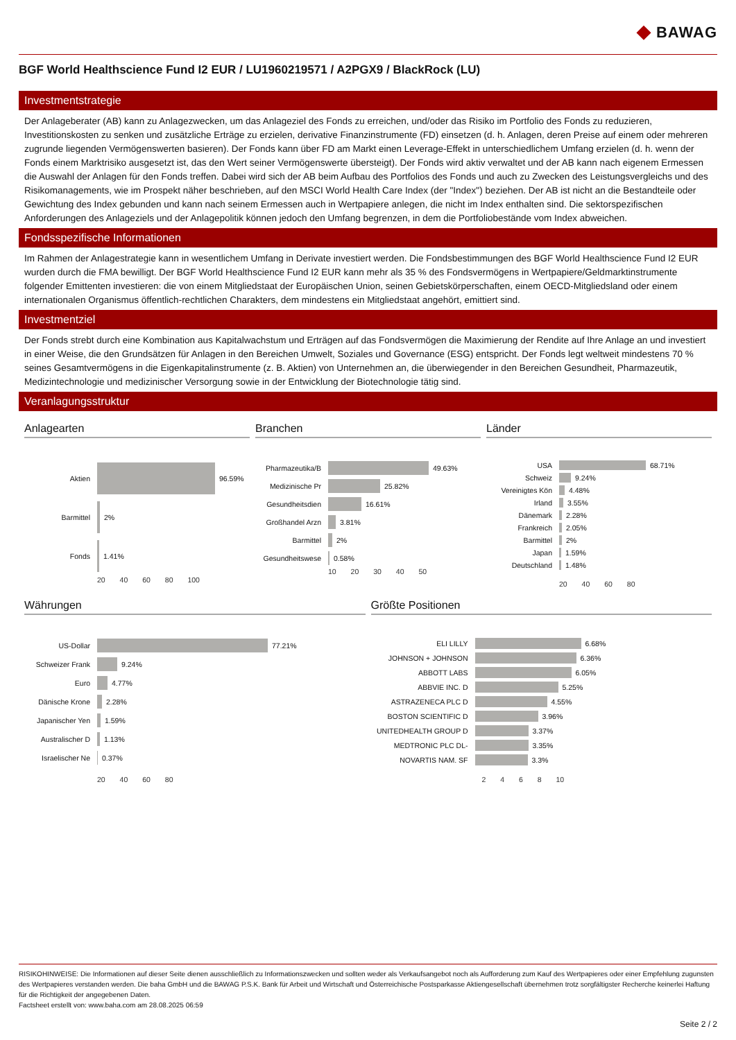◆ BAWAG
BGF World Healthscience Fund I2 EUR / LU1960219571 / A2PGX9 / BlackRock (LU)
Investmentstrategie
Der Anlageberater (AB) kann zu Anlagezwecken, um das Anlageziel des Fonds zu erreichen, und/oder das Risiko im Portfolio des Fonds zu reduzieren, Investitionskosten zu senken und zusätzliche Erträge zu erzielen, derivative Finanzinstrumente (FD) einsetzen (d. h. Anlagen, deren Preise auf einem oder mehreren zugrunde liegenden Vermögenswerten basieren). Der Fonds kann über FD am Markt einen Leverage-Effekt in unterschiedlichem Umfang erzielen (d. h. wenn der Fonds einem Marktrisiko ausgesetzt ist, das den Wert seiner Vermögenswerte übersteigt). Der Fonds wird aktiv verwaltet und der AB kann nach eigenem Ermessen die Auswahl der Anlagen für den Fonds treffen. Dabei wird sich der AB beim Aufbau des Portfolios des Fonds und auch zu Zwecken des Leistungsvergleichs und des Risikomanagements, wie im Prospekt näher beschrieben, auf den MSCI World Health Care Index (der "Index") beziehen. Der AB ist nicht an die Bestandteile oder Gewichtung des Index gebunden und kann nach seinem Ermessen auch in Wertpapiere anlegen, die nicht im Index enthalten sind. Die sektorspezifischen Anforderungen des Anlageziels und der Anlagepolitik können jedoch den Umfang begrenzen, in dem die Portfoliobestände vom Index abweichen.
Fondsspezifische Informationen
Im Rahmen der Anlagestrategie kann in wesentlichem Umfang in Derivate investiert werden. Die Fondsbestimmungen des BGF World Healthscience Fund I2 EUR wurden durch die FMA bewilligt. Der BGF World Healthscience Fund I2 EUR kann mehr als 35 % des Fondsvermögens in Wertpapiere/Geldmarktinstrumente folgender Emittenten investieren: die von einem Mitgliedstaat der Europäischen Union, seinen Gebietskörperschaften, einem OECD-Mitgliedsland oder einem internationalen Organismus öffentlich-rechtlichen Charakters, dem mindestens ein Mitgliedstaat angehört, emittiert sind.
Investmentziel
Der Fonds strebt durch eine Kombination aus Kapitalwachstum und Erträgen auf das Fondsvermögen die Maximierung der Rendite auf Ihre Anlage an und investiert in einer Weise, die den Grundsätzen für Anlagen in den Bereichen Umwelt, Soziales und Governance (ESG) entspricht. Der Fonds legt weltweit mindestens 70 % seines Gesamtvermögens in die Eigenkapitalinstrumente (z. B. Aktien) von Unternehmen an, die überwiegender in den Bereichen Gesundheit, Pharmazeutik, Medizintechnologie und medizinischer Versorgung sowie in der Entwicklung der Biotechnologie tätig sind.
Veranlagungsstruktur
Anlagearten
Aktien
96.59%
Barmittel
2%
Fonds
1.41%
20 40 60 80 100
Branchen
Pharmazeutika/B
49.63%
Medizinische Pr
25.82%
Gesundheitsdien
16.61%
Großhandel Arzn
3.81%
Barmittel
2%
Gesundheitswese
0.58%
10 20 30 40 50
Länder
USA
68.71%
Schweiz
9.24%
Vereinigtes Kön
4.48%
Irland
3.55%
Dänemark
2.28%
Frankreich
2.05%
Barmittel
2%
Japan
1.59%
Deutschland
1.48%
20 40 60 80
Währungen
US-Dollar
77.21%
Schweizer Frank
9.24%
Euro
4.77%
Dänische Krone
2.28%
Japanischer Yen
1.59%
Australischer D
1.13%
Israelischer Ne
0.37%
20 40 60 80
Größte Positionen
ELI LILLY
6.68%
JOHNSON + JOHNSON
6.36%
ABBOTT LABS
6.05%
ABBVIE INC. D
5.25%
ASTRAZENECA PLC D
4.55%
BOSTON SCIENTIFIC D
3.96%
UNITEDHEALTH GROUP D
3.37%
MEDTRONIC PLC DL-
3.35%
NOVARTIS NAM. SF
3.3%
2 4 6 8 10
RISIKOHINWEISE: Die Informationen auf dieser Seite dienen ausschließlich zu Informationszwecken und sollten weder als Verkaufsangebot noch als Aufforderung zum Kauf des Wertpapieres oder einer Empfehlung zugunsten des Wertpapieres verstanden werden. Die baha GmbH und die BAWAG P.S.K. Bank für Arbeit und Wirtschaft und Österreichische Postsparkasse Aktiengesellschaft übernehmen trotz sorgfältigster Recherche keinerlei Haftung für die Richtigkeit der angegebenen Daten.
Factsheet erstellt von: www.baha.com am 28.08.2025 06:59
Seite 2 / 2